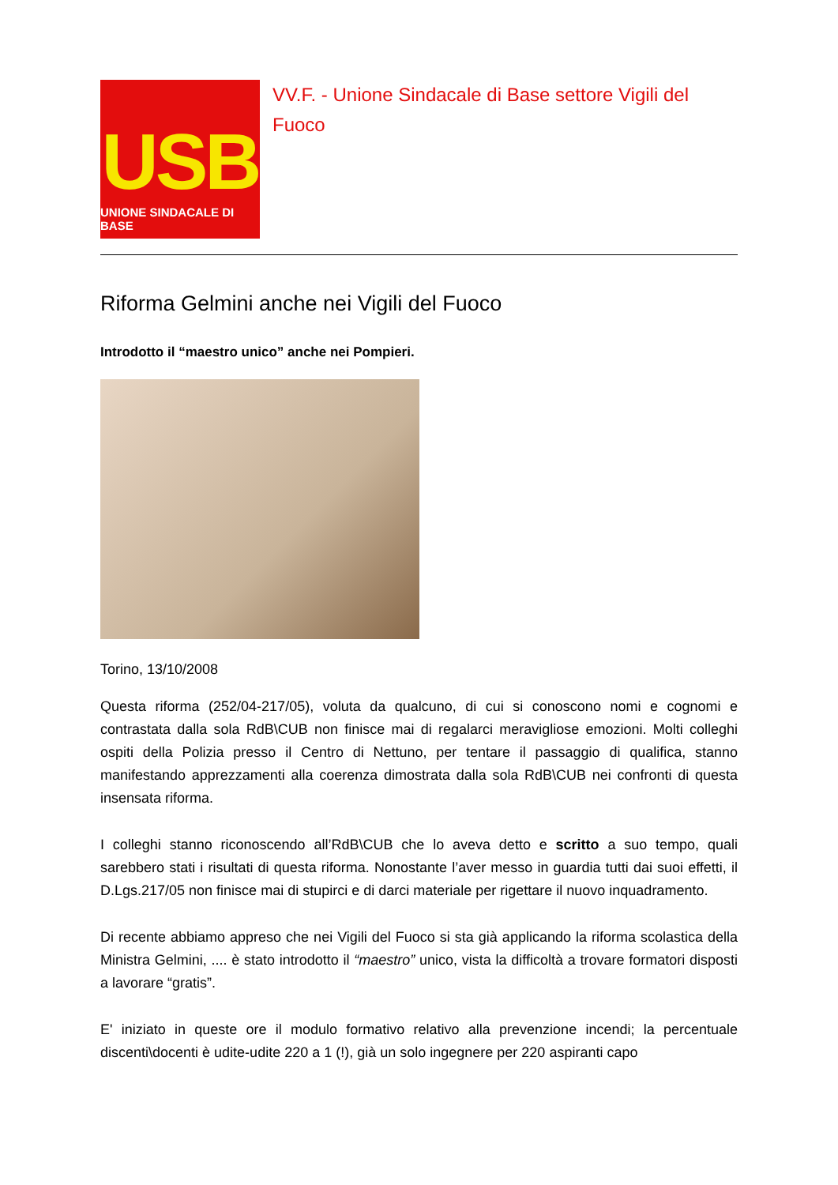USB
UNIONE SINDACALE DI BASE
VV.F. - Unione Sindacale di Base settore Vigili del Fuoco
Riforma Gelmini anche nei Vigili del Fuoco
Introdotto il “maestro unico” anche nei Pompieri.
Torino, 13/10/2008
Questa riforma (252/04-217/05), voluta da qualcuno, di cui si conoscono nomi e cognomi e contrastata dalla sola RdB\CUB non finisce mai di regalarci meravigliose emozioni. Molti colleghi ospiti della Polizia presso il Centro di Nettuno, per tentare il passaggio di qualifica, stanno manifestando apprezzamenti alla coerenza dimostrata dalla sola RdB\CUB nei confronti di questa insensata riforma.
I colleghi stanno riconoscendo all’RdB\CUB che lo aveva detto e scritto a suo tempo, quali sarebbero stati i risultati di questa riforma. Nonostante l’aver messo in guardia tutti dai suoi effetti, il D.Lgs.217/05 non finisce mai di stupirci e di darci materiale per rigettare il nuovo inquadramento.
Di recente abbiamo appreso che nei Vigili del Fuoco si sta già applicando la riforma scolastica della Ministra Gelmini, .... è stato introdotto il “maestro” unico, vista la difficoltà a trovare formatori disposti a lavorare “gratis”.
E' iniziato in queste ore il modulo formativo relativo alla prevenzione incendi; la percentuale discenti\docenti è udite-udite 220 a 1 (!), già un solo ingegnere per 220 aspiranti capo